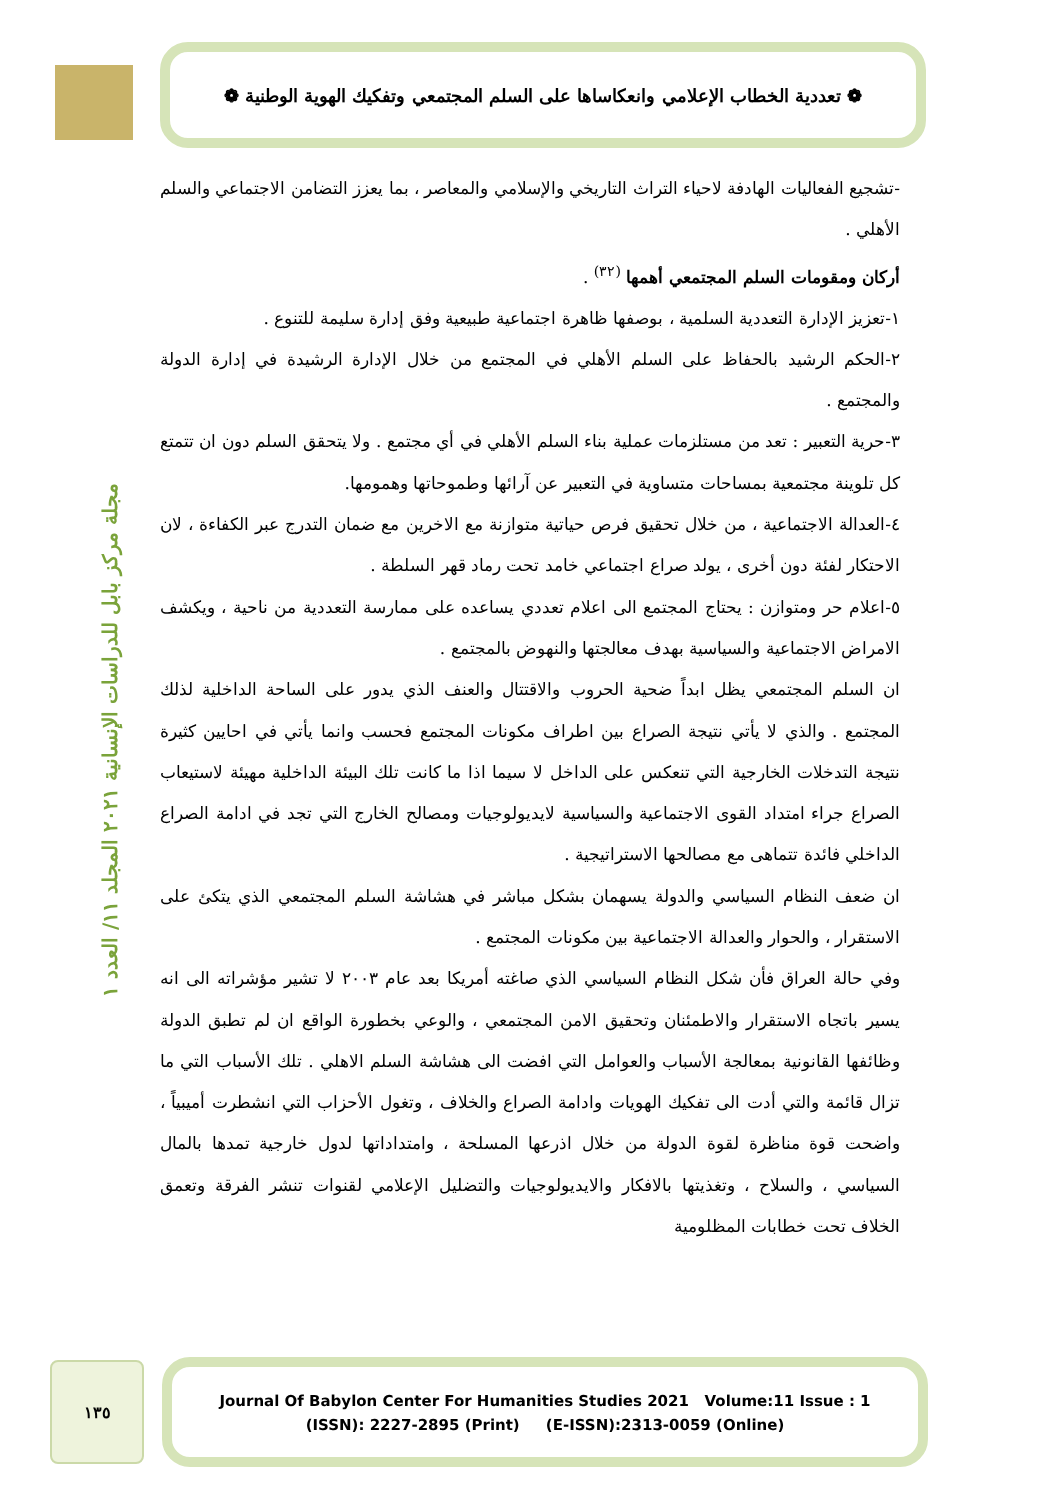❁ تعددية الخطاب الإعلامي وانعكاساها على السلم المجتمعي وتفكيك الهوية الوطنية ❁
-تشجيع الفعاليات الهادفة لاحياء التراث التاريخي والإسلامي والمعاصر ، بما يعزز التضامن الاجتماعي والسلم الأهلي .
أركان ومقومات السلم المجتمعي أهمها <sup>(٣٢)</sup> .
١-تعزيز الإدارة التعددية السلمية ، بوصفها ظاهرة اجتماعية طبيعية وفق إدارة سليمة للتنوع .
٢-الحكم الرشيد بالحفاظ على السلم الأهلي في المجتمع من خلال الإدارة الرشيدة في إدارة الدولة والمجتمع .
٣-حرية التعبير : تعد من مستلزمات عملية بناء السلم الأهلي في أي مجتمع . ولا يتحقق السلم دون ان تتمتع كل تلوينة مجتمعية بمساحات متساوية في التعبير عن آرائها وطموحاتها وهمومها.
٤-العدالة الاجتماعية ، من خلال تحقيق فرص حياتية متوازنة مع الاخرين مع ضمان التدرج عبر الكفاءة ، لان الاحتكار لفئة دون أخرى ، يولد صراع اجتماعي خامد تحت رماد قهر السلطة .
٥-اعلام حر ومتوازن : يحتاج المجتمع الى اعلام تعددي يساعده على ممارسة التعددية من ناحية ، ويكشف الامراض الاجتماعية والسياسية بهدف معالجتها والنهوض بالمجتمع .
ان السلم المجتمعي يظل ابداً ضحية الحروب والاقتتال والعنف الذي يدور على الساحة الداخلية لذلك المجتمع . والذي لا يأتي نتيجة الصراع بين اطراف مكونات المجتمع فحسب وانما يأتي في احايين كثيرة نتيجة التدخلات الخارجية التي تنعكس على الداخل لا سيما اذا ما كانت تلك البيئة الداخلية مهيئة لاستيعاب الصراع جراء امتداد القوى الاجتماعية والسياسية لايديولوجيات ومصالح الخارج التي تجد في ادامة الصراع الداخلي فائدة تتماهى مع مصالحها الاستراتيجية .
ان ضعف النظام السياسي والدولة يسهمان بشكل مباشر في هشاشة السلم المجتمعي الذي يتكئ على الاستقرار ، والحوار والعدالة الاجتماعية بين مكونات المجتمع .
وفي حالة العراق فأن شكل النظام السياسي الذي صاغته أمريكا بعد عام ٢٠٠٣ لا تشير مؤشراته الى انه يسير باتجاه الاستقرار والاطمئنان وتحقيق الامن المجتمعي ، والوعي بخطورة الواقع ان لم تطبق الدولة وظائفها القانونية بمعالجة الأسباب والعوامل التي افضت الى هشاشة السلم الاهلي . تلك الأسباب التي ما تزال قائمة والتي أدت الى تفكيك الهويات وادامة الصراع والخلاف ، وتغول الأحزاب التي انشطرت أميبياً ، واضحت قوة مناظرة لقوة الدولة من خلال اذرعها المسلحة ، وامتداداتها لدول خارجية تمدها بالمال السياسي ، والسلاح ، وتغذيتها بالافكار والايديولوجيات والتضليل الإعلامي لقنوات تنشر الفرقة وتعمق الخلاف تحت خطابات المظلومية
مجلة مركز بابل للدراسات الإنسانية ٢٠٢١ المجلد ١١/ العدد ١
١٣٥
Journal Of Babylon Center For Humanities Studies 2021 Volume:11 Issue : 1
(ISSN): 2227-2895 (Print) (E-ISSN):2313-0059 (Online)